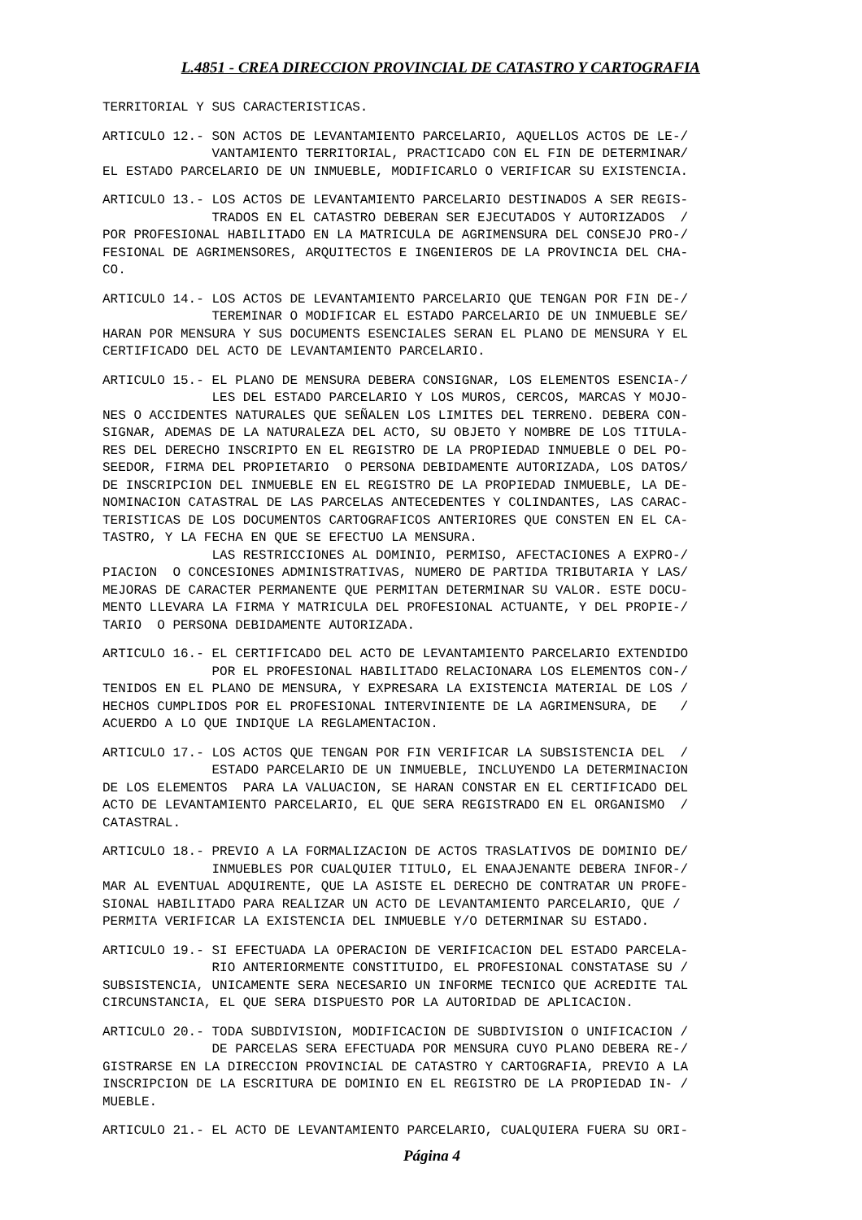L.4851 - CREA DIRECCION PROVINCIAL DE CATASTRO Y CARTOGRAFIA
TERRITORIAL Y SUS CARACTERISTICAS.
ARTICULO 12.- SON ACTOS DE LEVANTAMIENTO PARCELARIO, AQUELLOS ACTOS DE LE-/
              VANTAMIENTO TERRITORIAL, PRACTICADO CON EL FIN DE DETERMINAR/
EL ESTADO PARCELARIO DE UN INMUEBLE, MODIFICARLO O VERIFICAR SU EXISTENCIA.
ARTICULO 13.- LOS ACTOS DE LEVANTAMIENTO PARCELARIO DESTINADOS A SER REGIS-
              TRADOS EN EL CATASTRO DEBERAN SER EJECUTADOS Y AUTORIZADOS  /
POR PROFESIONAL HABILITADO EN LA MATRICULA DE AGRIMENSURA DEL CONSEJO PRO-/
FESIONAL DE AGRIMENSORES, ARQUITECTOS E INGENIEROS DE LA PROVINCIA DEL CHA-
CO.
ARTICULO 14.- LOS ACTOS DE LEVANTAMIENTO PARCELARIO QUE TENGAN POR FIN DE-/
              TEREMINAR O MODIFICAR EL ESTADO PARCELARIO DE UN INMUEBLE SE/
HARAN POR MENSURA Y SUS DOCUMENTS ESENCIALES SERAN EL PLANO DE MENSURA Y EL
CERTIFICADO DEL ACTO DE LEVANTAMIENTO PARCELARIO.
ARTICULO 15.- EL PLANO DE MENSURA DEBERA CONSIGNAR, LOS ELEMENTOS ESENCIA-/
              LES DEL ESTADO PARCELARIO Y LOS MUROS, CERCOS, MARCAS Y MOJO-
NES O ACCIDENTES NATURALES QUE SEÑALEN LOS LIMITES DEL TERRENO. DEBERA CON-
SIGNAR, ADEMAS DE LA NATURALEZA DEL ACTO, SU OBJETO Y NOMBRE DE LOS TITULA-
RES DEL DERECHO INSCRIPTO EN EL REGISTRO DE LA PROPIEDAD INMUEBLE O DEL PO-
SEEDOR, FIRMA DEL PROPIETARIO  O PERSONA DEBIDAMENTE AUTORIZADA, LOS DATOS/
DE INSCRIPCION DEL INMUEBLE EN EL REGISTRO DE LA PROPIEDAD INMUEBLE, LA DE-
NOMINACION CATASTRAL DE LAS PARCELAS ANTECEDENTES Y COLINDANTES, LAS CARAC-
TERISTICAS DE LOS DOCUMENTOS CARTOGRAFICOS ANTERIORES QUE CONSTEN EN EL CA-
TASTRO, Y LA FECHA EN QUE SE EFECTUO LA MENSURA.
              LAS RESTRICCIONES AL DOMINIO, PERMISO, AFECTACIONES A EXPRO-/
PIACION  O CONCESIONES ADMINISTRATIVAS, NUMERO DE PARTIDA TRIBUTARIA Y LAS/
MEJORAS DE CARACTER PERMANENTE QUE PERMITAN DETERMINAR SU VALOR. ESTE DOCU-
MENTO LLEVARA LA FIRMA Y MATRICULA DEL PROFESIONAL ACTUANTE, Y DEL PROPIE-/
TARIO  O PERSONA DEBIDAMENTE AUTORIZADA.
ARTICULO 16.- EL CERTIFICADO DEL ACTO DE LEVANTAMIENTO PARCELARIO EXTENDIDO
              POR EL PROFESIONAL HABILITADO RELACIONARA LOS ELEMENTOS CON-/
TENIDOS EN EL PLANO DE MENSURA, Y EXPRESARA LA EXISTENCIA MATERIAL DE LOS /
HECHOS CUMPLIDOS POR EL PROFESIONAL INTERVINIENTE DE LA AGRIMENSURA, DE   /
ACUERDO A LO QUE INDIQUE LA REGLAMENTACION.
ARTICULO 17.- LOS ACTOS QUE TENGAN POR FIN VERIFICAR LA SUBSISTENCIA DEL  /
              ESTADO PARCELARIO DE UN INMUEBLE, INCLUYENDO LA DETERMINACION
DE LOS ELEMENTOS  PARA LA VALUACION, SE HARAN CONSTAR EN EL CERTIFICADO DEL
ACTO DE LEVANTAMIENTO PARCELARIO, EL QUE SERA REGISTRADO EN EL ORGANISMO  /
CATASTRAL.
ARTICULO 18.- PREVIO A LA FORMALIZACION DE ACTOS TRASLATIVOS DE DOMINIO DE/
              INMUEBLES POR CUALQUIER TITULO, EL ENAAJENANTE DEBERA INFOR-/
MAR AL EVENTUAL ADQUIRENTE, QUE LA ASISTE EL DERECHO DE CONTRATAR UN PROFE-
SIONAL HABILITADO PARA REALIZAR UN ACTO DE LEVANTAMIENTO PARCELARIO, QUE /
PERMITA VERIFICAR LA EXISTENCIA DEL INMUEBLE Y/O DETERMINAR SU ESTADO.
ARTICULO 19.- SI EFECTUADA LA OPERACION DE VERIFICACION DEL ESTADO PARCELA-
              RIO ANTERIORMENTE CONSTITUIDO, EL PROFESIONAL CONSTATASE SU /
SUBSISTENCIA, UNICAMENTE SERA NECESARIO UN INFORME TECNICO QUE ACREDITE TAL
CIRCUNSTANCIA, EL QUE SERA DISPUESTO POR LA AUTORIDAD DE APLICACION.
ARTICULO 20.- TODA SUBDIVISION, MODIFICACION DE SUBDIVISION O UNIFICACION /
              DE PARCELAS SERA EFECTUADA POR MENSURA CUYO PLANO DEBERA RE-/
GISTRARSE EN LA DIRECCION PROVINCIAL DE CATASTRO Y CARTOGRAFIA, PREVIO A LA
INSCRIPCION DE LA ESCRITURA DE DOMINIO EN EL REGISTRO DE LA PROPIEDAD IN- /
MUEBLE.
ARTICULO 21.- EL ACTO DE LEVANTAMIENTO PARCELARIO, CUALQUIERA FUERA SU ORI-
Página 4